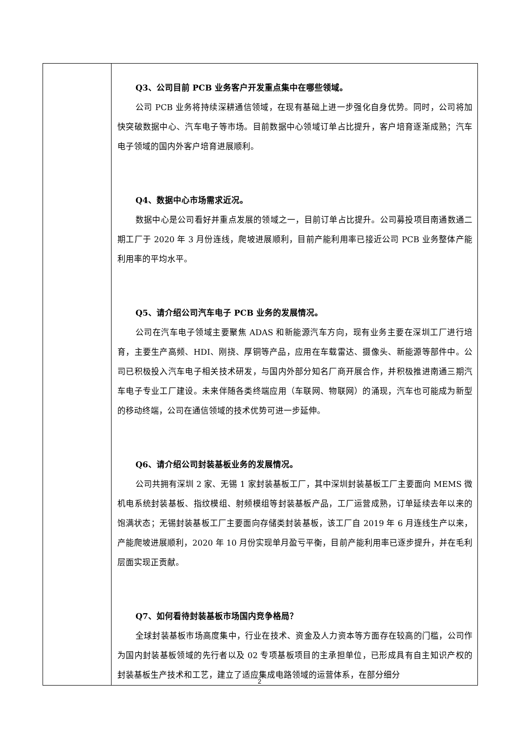| | Q3、公司目前 PCB 业务客户开发重点集中在哪些领域。 公司 PCB 业务将持续深耕通信领域，在现有基础上进一步强化自身优势。同时，公司将加快突破数据中心、汽车电子等市场。目前数据中心领域订单占比提升，客户培育逐渐成熟；汽车电子领域的国内外客户培育进展顺利。 Q4、数据中心市场需求近况。 数据中心是公司看好并重点发展的领域之一，目前订单占比提升。公司募投项目南通数通二期工厂于 2020 年 3 月份连线，爬坡进展顺利，目前产能利用率已接近公司 PCB 业务整体产能利用率的平均水平。 Q5、请介绍公司汽车电子 PCB 业务的发展情况。 公司在汽车电子领域主要聚焦 ADAS 和新能源汽车方向，现有业务主要在深圳工厂进行培育，主要生产高频、HDI、刚挠、厚铜等产品，应用在车载雷达、摄像头、新能源等部件中。公司已积极投入汽车电子相关技术研发，与国内外部分知名厂商开展合作，并积极推进南通三期汽车电子专业工厂建设。未来伴随各类终端应用（车联网、物联网）的涌现，汽车也可能成为新型的移动终端，公司在通信领域的技术优势可进一步延伸。 Q6、请介绍公司封装基板业务的发展情况。 公司共拥有深圳 2 家、无锡 1 家封装基板工厂，其中深圳封装基板工厂主要面向 MEMS 微机电系统封装基板、指纹模组、射频模组等封装基板产品，工厂运营成熟，订单延续去年以来的饱满状态；无锡封装基板工厂主要面向存储类封装基板，该工厂自 2019 年 6 月连线生产以来，产能爬坡进展顺利，2020 年 10 月份实现单月盈亏平衡，目前产能利用率已逐步提升，并在毛利层面实现正贡献。 Q7、如何看待封装基板市场国内竞争格局？ 全球封装基板市场高度集中，行业在技术、资金及人力资本等方面存在较高的门槛，公司作为国内封装基板领域的先行者以及 02 专项基板项目的主承担单位，已形成具有自主知识产权的封装基板生产技术和工艺，建立了适应集成电路领域的运营体系，在部分细分 |
2